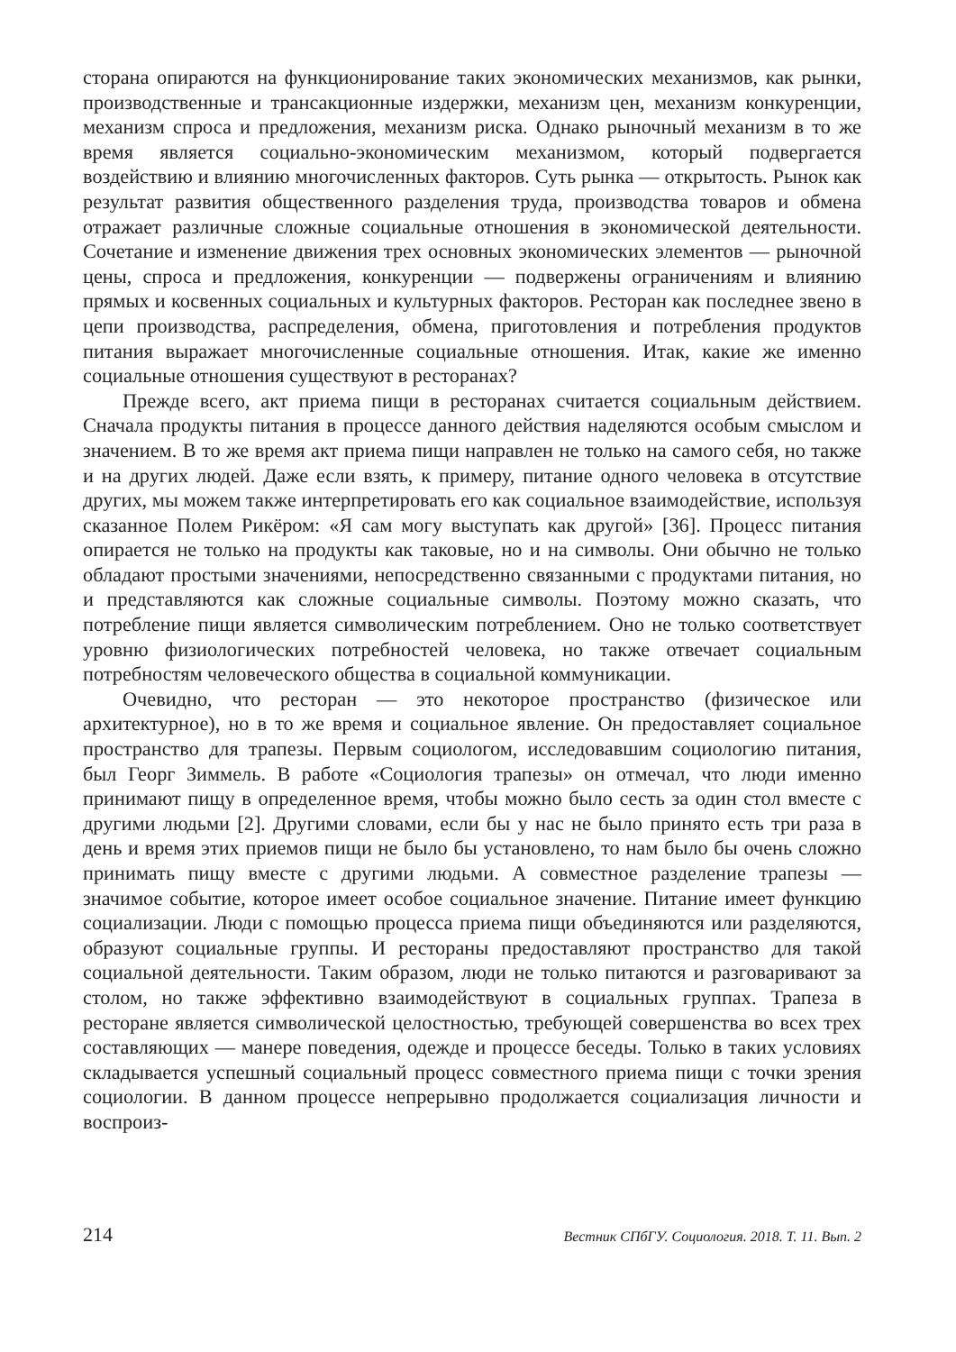сторана опираются на функционирование таких экономических механизмов, как рынки, производственные и трансакционные издержки, механизм цен, механизм конкуренции, механизм спроса и предложения, механизм риска. Однако рыночный механизм в то же время является социально-экономическим механизмом, который подвергается воздействию и влиянию многочисленных факторов. Суть рынка — открытость. Рынок как результат развития общественного разделения труда, производства товаров и обмена отражает различные сложные социальные отношения в экономической деятельности. Сочетание и изменение движения трех основных экономических элементов — рыночной цены, спроса и предложения, конкуренции — подвержены ограничениям и влиянию прямых и косвенных социальных и культурных факторов. Ресторан как последнее звено в цепи производства, распределения, обмена, приготовления и потребления продуктов питания выражает многочисленные социальные отношения. Итак, какие же именно социальные отношения существуют в ресторанах?
Прежде всего, акт приема пищи в ресторанах считается социальным действием. Сначала продукты питания в процессе данного действия наделяются особым смыслом и значением. В то же время акт приема пищи направлен не только на самого себя, но также и на других людей. Даже если взять, к примеру, питание одного человека в отсутствие других, мы можем также интерпретировать его как социальное взаимодействие, используя сказанное Полем Рикёром: «Я сам могу выступать как другой» [36]. Процесс питания опирается не только на продукты как таковые, но и на символы. Они обычно не только обладают простыми значениями, непосредственно связанными с продуктами питания, но и представляются как сложные социальные символы. Поэтому можно сказать, что потребление пищи является символическим потреблением. Оно не только соответствует уровню физиологических потребностей человека, но также отвечает социальным потребностям человеческого общества в социальной коммуникации.
Очевидно, что ресторан — это некоторое пространство (физическое или архитектурное), но в то же время и социальное явление. Он предоставляет социальное пространство для трапезы. Первым социологом, исследовавшим социологию питания, был Георг Зиммель. В работе «Социология трапезы» он отмечал, что люди именно принимают пищу в определенное время, чтобы можно было сесть за один стол вместе с другими людьми [2]. Другими словами, если бы у нас не было принято есть три раза в день и время этих приемов пищи не было бы установлено, то нам было бы очень сложно принимать пищу вместе с другими людьми. А совместное разделение трапезы — значимое событие, которое имеет особое социальное значение. Питание имеет функцию социализации. Люди с помощью процесса приема пищи объединяются или разделяются, образуют социальные группы. И рестораны предоставляют пространство для такой социальной деятельности. Таким образом, люди не только питаются и разговаривают за столом, но также эффективно взаимодействуют в социальных группах. Трапеза в ресторане является символической целостностью, требующей совершенства во всех трех составляющих — манере поведения, одежде и процессе беседы. Только в таких условиях складывается успешный социальный процесс совместного приема пищи с точки зрения социологии. В данном процессе непрерывно продолжается социализация личности и воспроиз-
214 Вестник СПбГУ. Социология. 2018. Т. 11. Вып. 2